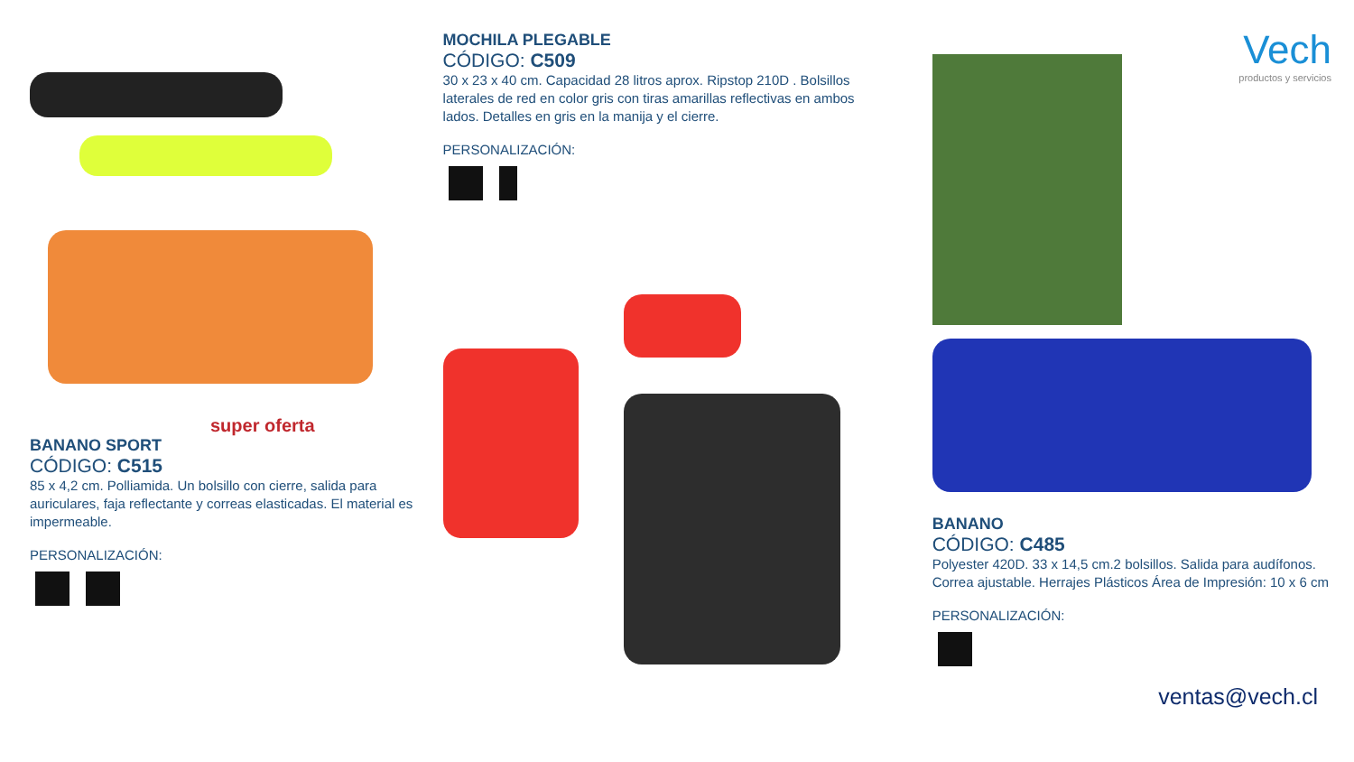super oferta
BANANO SPORT
CÓDIGO: C515
85 x 4,2 cm. Polliamida. Un bolsillo con cierre, salida para auriculares, faja reflectante y correas elasticadas. El material es impermeable.
PERSONALIZACIÓN:
MOCHILA PLEGABLE
CÓDIGO: C509
30 x 23 x 40 cm. Capacidad 28 litros aprox. Ripstop 210D . Bolsillos laterales de red en color gris con tiras amarillas reflectivas en ambos lados. Detalles en gris en la manija y el cierre.
PERSONALIZACIÓN:
Vech
productos y servicios
BANANO
CÓDIGO: C485
Polyester 420D. 33 x 14,5 cm.2 bolsillos. Salida para audífonos. Correa ajustable. Herrajes Plásticos Área de Impresión: 10 x 6 cm
PERSONALIZACIÓN:
ventas@vech.cl